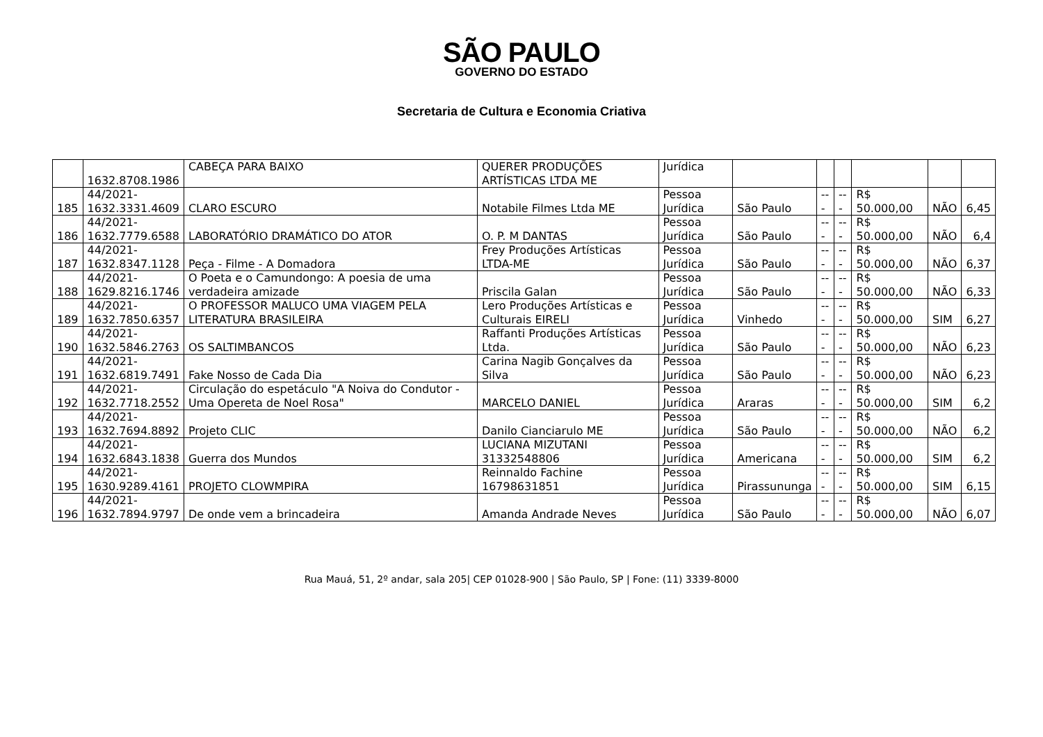SÃO PAULO
GOVERNO DO ESTADO
Secretaria de Cultura e Economia Criativa
| | 1632.8708.1986 | CABEÇA PARA BAIXO | QUERER PRODUÇÕES ARTÍSTICAS LTDA ME | Jurídica | | | | | | |
| 185 | 44/2021- 1632.3331.4609 | CLARO ESCURO | Notabile Filmes Ltda ME | Pessoa Jurídica | São Paulo | --- | --- | R$ 50.000,00 | NÃO | 6,45 |
| 186 | 44/2021- 1632.7779.6588 | LABORATÓRIO DRAMÁTICO DO ATOR | O. P. M DANTAS | Pessoa Jurídica | São Paulo | --- | --- | R$ 50.000,00 | NÃO | 6,4 |
| 187 | 44/2021- 1632.8347.1128 | Peça - Filme - A Domadora | Frey Produções Artísticas LTDA-ME | Pessoa Jurídica | São Paulo | --- | --- | R$ 50.000,00 | NÃO | 6,37 |
| 188 | 44/2021- 1629.8216.1746 | O Poeta e o Camundongo: A poesia de uma verdadeira amizade | Priscila Galan | Pessoa Jurídica | São Paulo | --- | --- | R$ 50.000,00 | NÃO | 6,33 |
| 189 | 44/2021- 1632.7850.6357 | O PROFESSOR MALUCO UMA VIAGEM PELA LITERATURA BRASILEIRA | Lero Produções Artísticas e Culturais EIRELI | Pessoa Jurídica | Vinhedo | --- | --- | R$ 50.000,00 | SIM | 6,27 |
| 190 | 44/2021- 1632.5846.2763 | OS SALTIMBANCOS | Raffanti Produções Artísticas Ltda. | Pessoa Jurídica | São Paulo | --- | --- | R$ 50.000,00 | NÃO | 6,23 |
| 191 | 44/2021- 1632.6819.7491 | Fake Nosso de Cada Dia | Carina Nagib Gonçalves da Silva | Pessoa Jurídica | São Paulo | --- | --- | R$ 50.000,00 | NÃO | 6,23 |
| 192 | 44/2021- 1632.7718.2552 | Circulação do espetáculo "A Noiva do Condutor - Uma Opereta de Noel Rosa" | MARCELO DANIEL | Pessoa Jurídica | Araras | --- | --- | R$ 50.000,00 | SIM | 6,2 |
| 193 | 44/2021- 1632.7694.8892 | Projeto CLIC | Danilo Cianciarulo ME | Pessoa Jurídica | São Paulo | --- | --- | R$ 50.000,00 | NÃO | 6,2 |
| 194 | 44/2021- 1632.6843.1838 | Guerra dos Mundos | LUCIANA MIZUTANI 31332548806 | Pessoa Jurídica | Americana | --- | --- | R$ 50.000,00 | SIM | 6,2 |
| 195 | 44/2021- 1630.9289.4161 | PROJETO CLOWMPIRA | Reinnaldo Fachine 16798631851 | Pessoa Jurídica | Pirassununga | --- | --- | R$ 50.000,00 | SIM | 6,15 |
| 196 | 44/2021- 1632.7894.9797 | De onde vem a brincadeira | Amanda Andrade Neves | Pessoa Jurídica | São Paulo | --- | --- | R$ 50.000,00 | NÃO | 6,07 |
Rua Mauá, 51, 2º andar, sala 205| CEP 01028-900 | São Paulo, SP | Fone: (11) 3339-8000